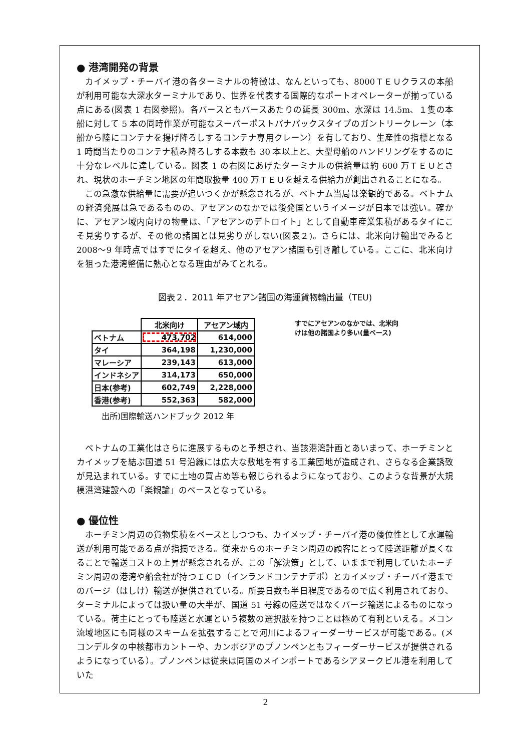● 港湾開発の背景
カイメップ・チーバイ港の各ターミナルの特徴は、なんといっても、8000ＴＥＵクラスの本船が利用可能な大深水ターミナルであり、世界を代表する国際的なポートオペレーターが揃っている点にある(図表 1 右図参照)。各バースともバースあたりの延長 300m、水深は 14.5m、１隻の本船に対して 5 本の同時作業が可能なスーパーポストパナパックスタイプのガントリークレーン（本船から陸にコンテナを揚げ降ろしするコンテナ専用クレーン）を有しており、生産性の指標となる 1 時間当たりのコンテナ積み降ろしする本数も 30 本以上と、大型母船のハンドリングをするのに十分なレベルに達している。図表 1 の右図にあげたターミナルの供給量は約 600 万ＴＥＵとされ、現状のホーチミン地区の年間取扱量 400 万ＴＥＵを越える供給力が創出されることになる。
この急激な供給量に需要が追いつくかが懸念されるが、ベトナム当局は楽観的である。ベトナムの経済発展は急であるものの、アセアンのなかでは後発国というイメージが日本では強い。確かに、アセアン域内向けの物量は、「アセアンのデトロイト」として自動車産業集積があるタイにこそ見劣りするが、その他の諸国とは見劣りがしない(図表２)。さらには、北米向け輸出でみると 2008～9 年時点ではすでにタイを超え、他のアセアン諸国も引き離している。ここに、北米向けを狙った港湾整備に熱心となる理由がみてとれる。
図表２．2011 年アセアン諸国の海運貨物輸出量（TEU)
| | 北米向け | アセアン域内 |
| --- | --- | --- |
| ベトナム | 473,702 | 614,000 |
| タイ | 364,198 | 1,230,000 |
| マレーシア | 239,143 | 613,000 |
| インドネシア | 314,173 | 650,000 |
| 日本(参考) | 602,749 | 2,228,000 |
| 香港(参考) | 552,363 | 582,000 |
すでにアセアンのなかでは、北米向けは他の諸国より多い(量ベース)
出所)国際輸送ハンドブック 2012 年
ベトナムの工業化はさらに進展するものと予想され、当該港湾計画とあいまって、ホーチミンとカイメップを結ぶ国道 51 号沿線には広大な敷地を有する工業団地が造成され、さらなる企業誘致が見込まれている。すでに土地の買占め等も報じられるようになっており、このような背景が大規模港湾建設への「楽観論」のベースとなっている。
● 優位性
ホーチミン周辺の貨物集積をベースとしつつも、カイメップ・チーバイ港の優位性として水運輸送が利用可能である点が指摘できる。従来からのホーチミン周辺の顧客にとって陸送距離が長くなることで輸送コストの上昇が懸念されるが、この「解決策」として、いままで利用していたホーチミン周辺の港湾や船会社が持つＩＣＤ（インランドコンテナデポ）とカイメップ・チーバイ港までのバージ（はしけ）輸送が提供されている。所要日数も半日程度であるので広く利用されており、ターミナルによっては扱い量の大半が、国道 51 号線の陸送ではなくバージ輸送によるものになっている。荷主にとっても陸送と水運という複数の選択肢を持つことは極めて有利といえる。メコン流域地区にも同様のスキームを拡張することで河川によるフィーダーサービスが可能である。(メコンデルタの中核都市カントーや、カンボジアのプノンペンともフィーダーサービスが提供されるようになっている）。プノンペンは従来は同国のメインポートであるシアヌークビル港を利用していた
2